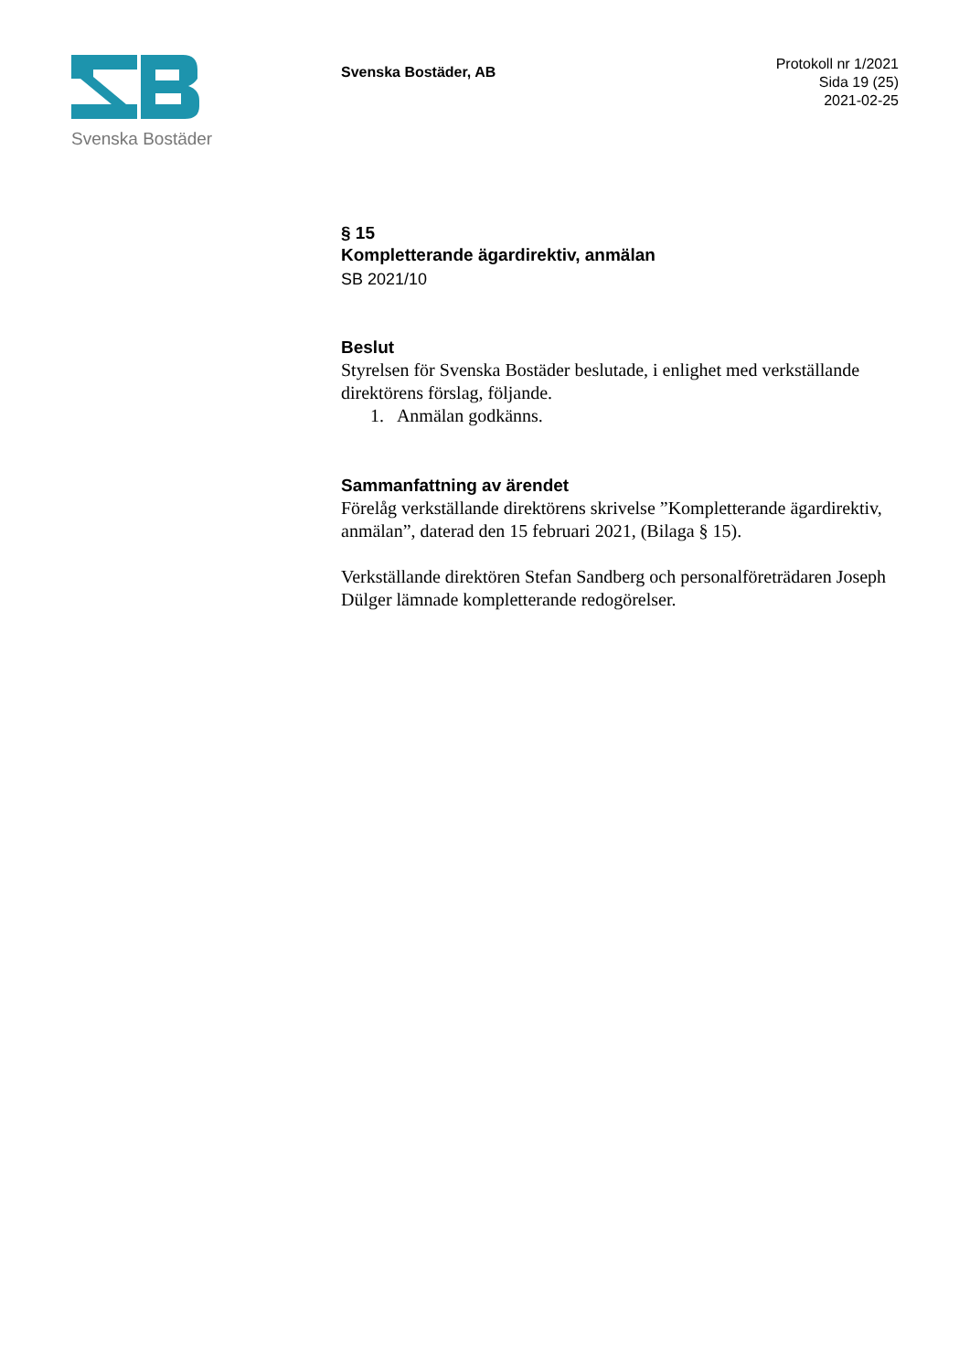Svenska Bostäder
Svenska Bostäder, AB
Protokoll nr 1/2021
Sida 19 (25)
2021-02-25
§ 15
Kompletterande ägardirektiv, anmälan
SB 2021/10
Beslut
Styrelsen för Svenska Bostäder beslutade, i enlighet med verkställande direktörens förslag, följande.
1. Anmälan godkänns.
Sammanfattning av ärendet
Förelåg verkställande direktörens skrivelse ”Kompletterande ägardirektiv, anmälan”, daterad den 15 februari 2021, (Bilaga § 15).
Verkställande direktören Stefan Sandberg och personalföreträdaren Joseph Dülger lämnade kompletterande redogörelser.